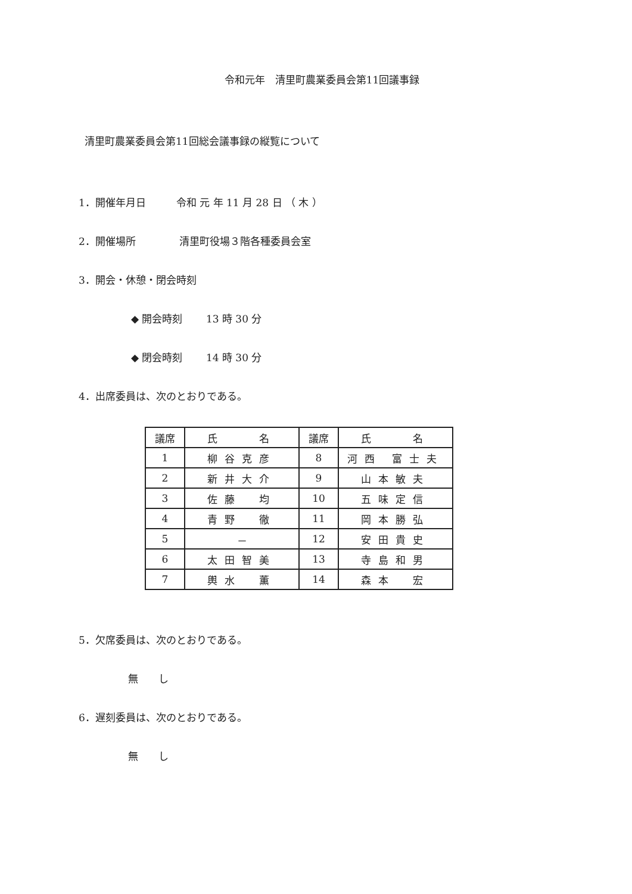令和元年　清里町農業委員会第11回議事録
清里町農業委員会第11回総会議事録の縦覧について
1．開催年月日　　　令和 元 年 11 月 28 日 （ 木 ）
2．開催場所　　　　 清里町役場３階各種委員会室
3．開会・休憩・閉会時刻
◆ 開会時刻　　 13 時 30 分
◆ 閉会時刻　　 14 時 30 分
4．出席委員は、次のとおりである。
| 議席 | 氏 名 | 議席 | 氏 名 |
| --- | --- | --- | --- |
| 1 | 柳谷克彦 | 8 | 河西 富士夫 |
| 2 | 新井大介 | 9 | 山本敏夫 |
| 3 | 佐藤 均 | 10 | 五味定信 |
| 4 | 青野 徹 | 11 | 岡本勝弘 |
| 5 | － | 12 | 安田貴史 |
| 6 | 太田智美 | 13 | 寺島和男 |
| 7 | 輿水 薫 | 14 | 森本 宏 |
5．欠席委員は、次のとおりである。
無　　し
6．遅刻委員は、次のとおりである。
無　　し